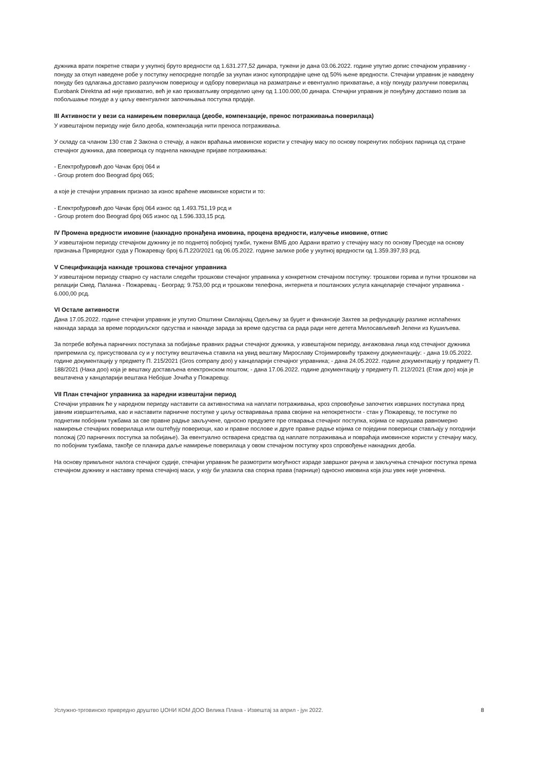дужника врати покретне ствари у укупној бруто вредности од 1.631.277,52 динара, тужени је дана 03.06.2022. године упутио допис стечајном управнику - понуду за откуп наведене робе у поступку непосредне погодбе за укупан износ купопродајне цене од 50% њене вредности. Стечајни управник је наведену понуду без одлагања доставио разлучном повериоцу и одбору поверилаца на разматрање и евентуално прихватање, а коју понуду разлучни поверилац Eurobank Direktna ad није прихватио, већ је као прихватљиву определио цену од 1.100.000,00 динара. Стечајни управник је понуђачу доставио позив за побољшање понуде а у циљу евентуалног започињања поступка продаје.
III Активности у вези са намирењем поверилаца (деобе, компензације, пренос потраживања поверилаца)
У извештајном периоду није било деоба, компензација нити преноса потраживања.
У складу са чланом 130 став 2 Закона о стечају, а након враћања имовинске користи у стечајну масу по основу покренутих побојних парница од стране стечајног дужника, два повериоца су поднела накнадне пријаве потраживања:
- Електрођуровић доо Чачак број 064 и
- Group protem doo Beograd број 065;
а које је стечајни управник признао за износ враћене имовинске користи и то:
- Електрођуровић доо Чачак број 064 износ од 1.493.751,19 рсд и
- Group protem doo Beograd број 065 износ од 1.596.333,15 рсд.
IV Промена вредности имовине (накнадно пронађена имовина, процена вредности, излучење имовине, отпис
У извештајном периоду стечајном дужнику је по поднетој побојној тужби, тужени ВМБ доо Адрани вратио у стечајну масу по основу Пресуде на основу признања Привредног суда у Пожаревцу број 6.П.220/2021 од 06.05.2022. године залихе робе у укупној вредности од 1.359.397,93 рсд.
V Спецификација накнаде трошкова стечајног управника
У извештајном периоду стварно су настали следећи трошкови стечајног управника у конкретном стечајном поступку: трошкови горива и путни трошкови на релацији Смед. Паланка - Пожаревац - Београд: 9.753,00 рсд и трошкови телефона, интернета и поштанских услуга канцеларије стечајног управника - 6.000,00 рсд.
VI Остале активности
Дана 17.05.2022. године стечајни управник је упутио Општини Свилајнац Одељењу за буџет и финансије Захтев за рефундацију разлике исплаћених накнада зарада за време породиљског одсуства и накнаде зарада за време одсуства са рада ради неге детета Милосављевић Јелени из Кушиљева.
За потребе вођења парничних поступака за побијање правних радњи стечајног дужника, у извештајном периоду, ангажована лица код стечајног дужника припремила су, присуствовала су и у поступку вештачења ставила на увид вештаку Мирославу Стојимировићу тражену документацију: - дана 19.05.2022. године документацију у предмету П. 215/2021 (Gros company доо) у канцеларији стечајног управника; - дана 24.05.2022. године документацију у предмету П. 188/2021 (Нака доо) која је вештаку достављена електронском поштом; - дана 17.06.2022. године документацију у предмету П. 212/2021 (Етаж доо) која је вештачена у канцеларији вештака Небојше Јочића у Пожаревцу.
VII План стечајног управника за наредни извештајни период
Стечајни управник ће у наредном периоду наставити са активностима на наплати потраживања, кроз спровођење започетих извршних поступака пред јавним извршитељима, као и наставити парничне поступке у циљу остваривања права својине на непокретности - стан у Пожаревцу, те поступке по поднетим побојним тужбама за све правне радње закључене, односно предузете пре отварања стечајног поступка, којима се нарушава равномерно намирење стечајних поверилаца или оштећују повериоци, као и правне послове и друге правне радње којима се поједини повериоци стављају у погоднији положај (20 парничних поступка за побијање). За евентуално остварена средства од наплате потраживања и повраћаја имовинске користи у стечајну масу, по побојним тужбама, такође се планира даље намирење поверилаца у овом стечајном поступку кроз спровођење накнадних деоба.
На основу примљеног налога стечајног судије, стечајни управник ће размотрити могућност израде завршног рачуна и закључења стечајног поступка према стечајном дужнику и наставку према стечајној маси, у коју би улазила сва спорна права (парнице) односно имовина која још увек није уновчена.
Услужно-трговинско привредно друштво ЏОНИ КОМ ДОО Велика Плана - Извештај за април - јун 2022. 8